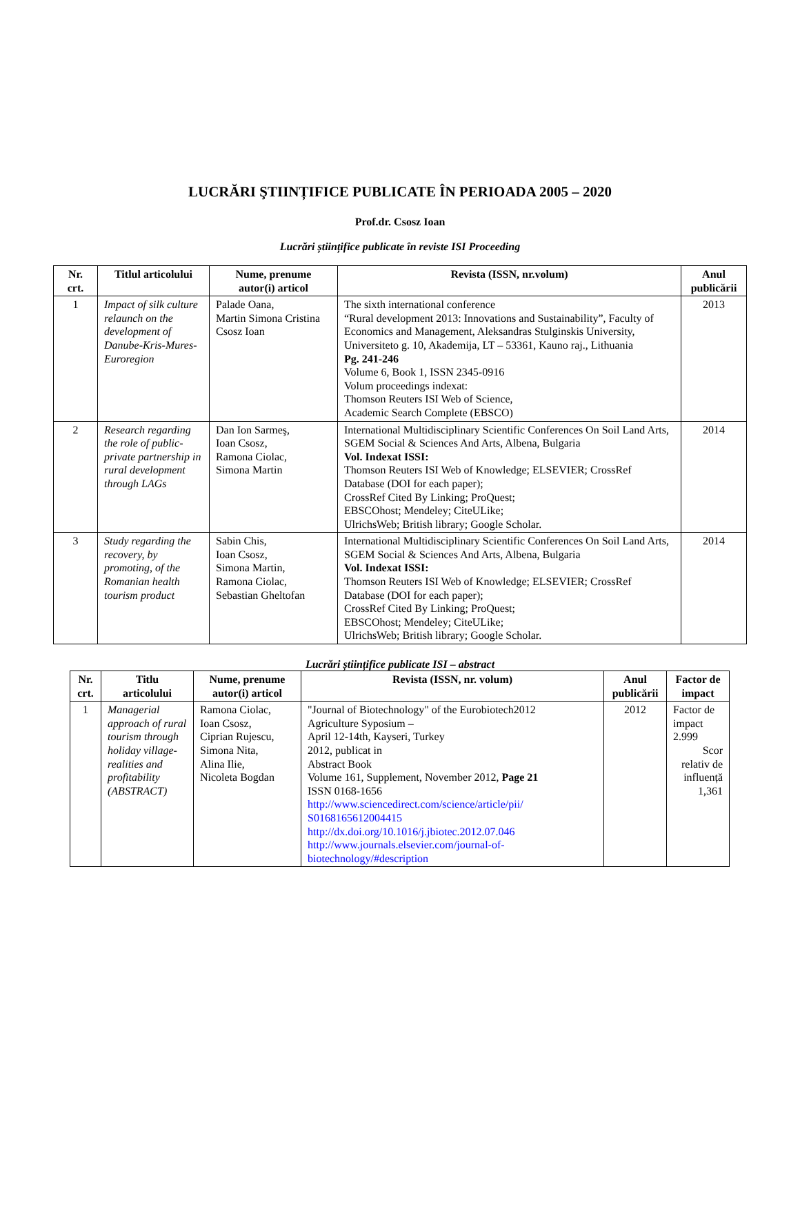LUCRĂRI ŞTIINȚIFICE PUBLICATE ÎN PERIOADA 2005 – 2020
Prof.dr. Csosz Ioan
Lucrări științifice publicate în reviste ISI Proceeding
| Nr. crt. | Titlul articolului | Nume, prenume autor(i) articol | Revista (ISSN, nr.volum) | Anul publicării |
| --- | --- | --- | --- | --- |
| 1 | Impact of silk culture relaunch on the development of Danube-Kris-Mures-Euroregion | Palade Oana, Martin Simona Cristina Csosz Ioan | The sixth international conference “Rural development 2013: Innovations and Sustainability”, Faculty of Economics and Management, Aleksandras Stulginskis University, Universiteto g. 10, Akademija, LT – 53361, Kauno raj., Lithuania Pg. 241-246 Volume 6, Book 1, ISSN 2345-0916 Volum proceedings indexat: Thomson Reuters ISI Web of Science, Academic Search Complete (EBSCO) | 2013 |
| 2 | Research regarding the role of public-private partnership in rural development through LAGs | Dan Ion Sarmeş, Ioan Csosz, Ramona Ciolac, Simona Martin | International Multidisciplinary Scientific Conferences On Soil Land Arts, SGEM Social & Sciences And Arts, Albena, Bulgaria Vol. Indexat ISSI: Thomson Reuters ISI Web of Knowledge; ELSEVIER; CrossRef Database (DOI for each paper); CrossRef Cited By Linking; ProQuest; EBSCOhost; Mendeley; CiteULike; UlrichsWeb; British library; Google Scholar. | 2014 |
| 3 | Study regarding the recovery, by promoting, of the Romanian health tourism product | Sabin Chis, Ioan Csosz, Simona Martin, Ramona Ciolac, Sebastian Gheltofan | International Multidisciplinary Scientific Conferences On Soil Land Arts, SGEM Social & Sciences And Arts, Albena, Bulgaria Vol. Indexat ISSI: Thomson Reuters ISI Web of Knowledge; ELSEVIER; CrossRef Database (DOI for each paper); CrossRef Cited By Linking; ProQuest; EBSCOhost; Mendeley; CiteULike; UlrichsWeb; British library; Google Scholar. | 2014 |
Lucrări științifice publicate ISI – abstract
| Nr. crt. | Titlu articolului | Nume, prenume autor(i) articol | Revista (ISSN, nr. volum) | Anul publicării | Factor de impact |
| --- | --- | --- | --- | --- | --- |
| 1 | Managerial approach of rural tourism through holiday village-realities and profitability (ABSTRACT) | Ramona Ciolac, Ioan Csosz, Ciprian Rujescu, Simona Nita, Alina Ilie, Nicoleta Bogdan | "Journal of Biotechnology" of the Eurobiotech2012 Agriculture Syposium – April 12-14th, Kayseri, Turkey 2012, publicat in Abstract Book Volume 161, Supplement, November 2012, Page 21 ISSN 0168-1656 http://www.sciencedirect.com/science/article/pii/ S0168165612004415 http://dx.doi.org/10.1016/j.jbiotec.2012.07.046 http://www.journals.elsevier.com/journal-of-biotechnology/#description | 2012 | Factor de impact 2.999 Scor relativ de influență 1,361 |